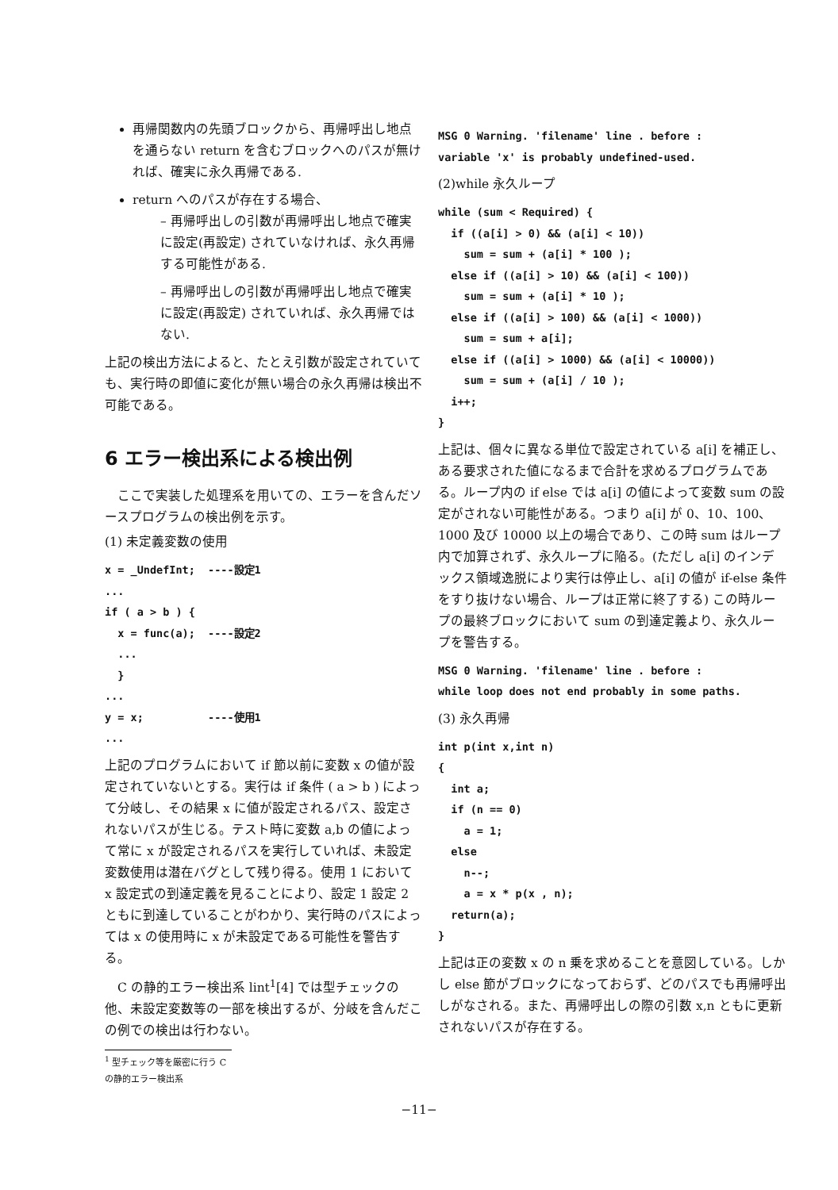再帰関数内の先頭ブロックから、再帰呼出し地点を通らない return を含むブロックへのパスが無ければ、確実に永久再帰である.
return へのパスが存在する場合、
– 再帰呼出しの引数が再帰呼出し地点で確実に設定(再設定) されていなければ、永久再帰する可能性がある.
– 再帰呼出しの引数が再帰呼出し地点で確実に設定(再設定) されていれば、永久再帰ではない.
上記の検出方法によると、たとえ引数が設定されていても、実行時の即値に変化が無い場合の永久再帰は検出不可能である。
6 エラー検出系による検出例
　ここで実装した処理系を用いての、エラーを含んだソースプログラムの検出例を示す。
(1) 未定義変数の使用
x = _UndefInt;  ----設定1
...
if ( a > b ) {
  x = func(a);  ----設定2
  ...
  }
...
y = x;          ----使用1
...
上記のプログラムにおいて if 節以前に変数 x の値が設定されていないとする。実行は if 条件 ( a > b ) によって分岐し、その結果 x に値が設定されるパス、設定されないパスが生じる。テスト時に変数 a,b の値によって常に x が設定されるパスを実行していれば、未設定変数使用は潜在バグとして残り得る。使用 1 において x 設定式の到達定義を見ることにより、設定 1 設定 2 ともに到達していることがわかり、実行時のパスによっては x の使用時に x が未設定である可能性を警告する。
　C の静的エラー検出系 lint<sup>1</sup>[4] では型チェックの他、未設定変数等の一部を検出するが、分岐を含んだこの例での検出は行わない。
<sup>1</sup> 型チェック等を厳密に行う C の静的エラー検出系
MSG 0 Warning. 'filename' line . before :
variable 'x' is probably undefined-used.
(2)while 永久ループ
while (sum < Required) {
  if ((a[i] > 0) && (a[i] < 10))
    sum = sum + (a[i] * 100 );
  else if ((a[i] > 10) && (a[i] < 100))
    sum = sum + (a[i] * 10 );
  else if ((a[i] > 100) && (a[i] < 1000))
    sum = sum + a[i];
  else if ((a[i] > 1000) && (a[i] < 10000))
    sum = sum + (a[i] / 10 );
  i++;
}
上記は、個々に異なる単位で設定されている a[i] を補正し、ある要求された値になるまで合計を求めるプログラムである。ループ内の if else では a[i] の値によって変数 sum の設定がされない可能性がある。つまり a[i] が 0、10、100、1000 及び 10000 以上の場合であり、この時 sum はループ内で加算されず、永久ループに陥る。(ただし a[i] のインデックス領域逸脱により実行は停止し、a[i] の値が if-else 条件をすり抜けない場合、ループは正常に終了する) この時ループの最終ブロックにおいて sum の到達定義より、永久ループを警告する。
MSG 0 Warning. 'filename' line . before :
while loop does not end probably in some paths.
(3) 永久再帰
int p(int x,int n)
{
  int a;
  if (n == 0)
    a = 1;
  else
    n--;
    a = x * p(x , n);
  return(a);
}
上記は正の変数 x の n 乗を求めることを意図している。しかし else 節がブロックになっておらず、どのパスでも再帰呼出しがなされる。また、再帰呼出しの際の引数 x,n ともに更新されないパスが存在する。
−11−